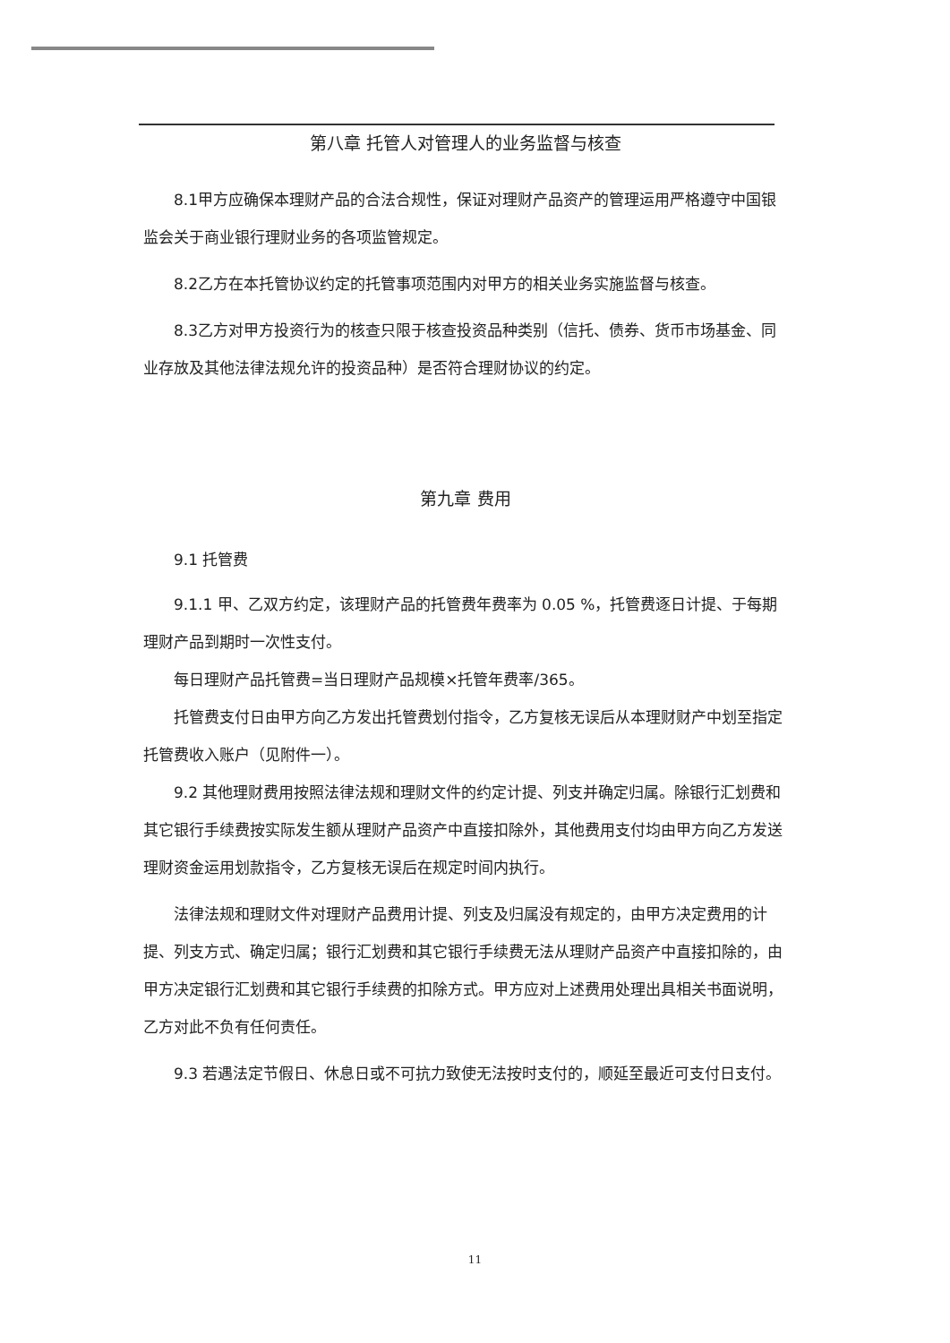第八章 托管人对管理人的业务监督与核查
8.1甲方应确保本理财产品的合法合规性，保证对理财产品资产的管理运用严格遵守中国银监会关于商业银行理财业务的各项监管规定。
8.2乙方在本托管协议约定的托管事项范围内对甲方的相关业务实施监督与核查。
8.3乙方对甲方投资行为的核查只限于核查投资品种类别（信托、债券、货币市场基金、同业存放及其他法律法规允许的投资品种）是否符合理财协议的约定。
第九章 费用
9.1 托管费
9.1.1 甲、乙双方约定，该理财产品的托管费年费率为 0.05 %，托管费逐日计提、于每期理财产品到期时一次性支付。
每日理财产品托管费=当日理财产品规模×托管年费率/365。
托管费支付日由甲方向乙方发出托管费划付指令，乙方复核无误后从本理财财产中划至指定托管费收入账户（见附件一）。
9.2 其他理财费用按照法律法规和理财文件的约定计提、列支并确定归属。除银行汇划费和其它银行手续费按实际发生额从理财产品资产中直接扣除外，其他费用支付均由甲方向乙方发送理财资金运用划款指令，乙方复核无误后在规定时间内执行。
法律法规和理财文件对理财产品费用计提、列支及归属没有规定的，由甲方决定费用的计提、列支方式、确定归属；银行汇划费和其它银行手续费无法从理财产品资产中直接扣除的，由甲方决定银行汇划费和其它银行手续费的扣除方式。甲方应对上述费用处理出具相关书面说明，乙方对此不负有任何责任。
9.3 若遇法定节假日、休息日或不可抗力致使无法按时支付的，顺延至最近可支付日支付。
11